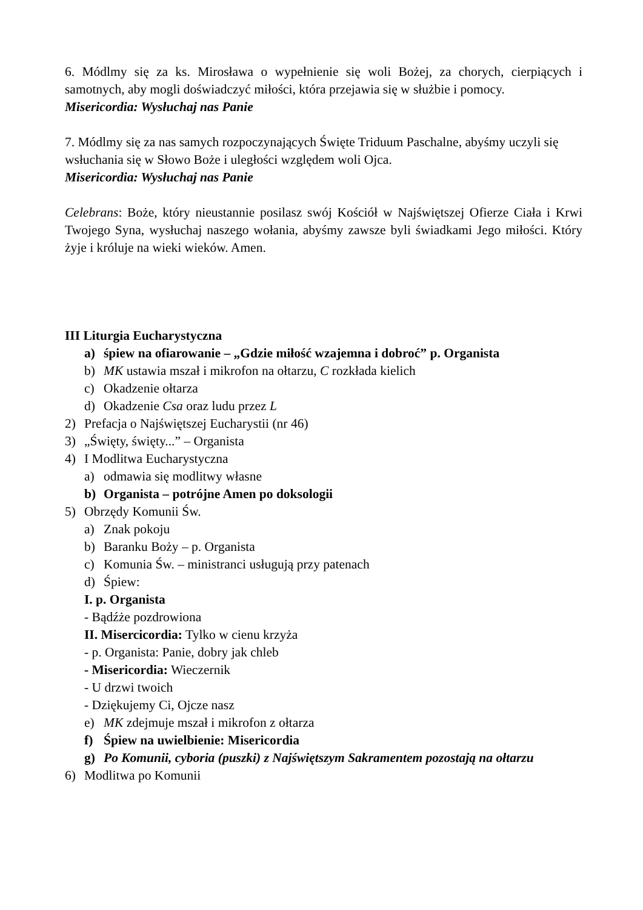6. Módlmy się za ks. Mirosława o wypełnienie się woli Bożej, za chorych, cierpiących i samotnych, aby mogli doświadczyć miłości, która przejawia się w służbie i pomocy.
Misericordia: Wysłuchaj nas Panie
7. Módlmy się za nas samych rozpoczynających Święte Triduum Paschalne, abyśmy uczyli się wsłuchania się w Słowo Boże i uległości względem woli Ojca.
Misericordia: Wysłuchaj nas Panie
Celebrans: Boże, który nieustannie posilasz swój Kościół w Najświętszej Ofierze Ciała i Krwi Twojego Syna, wysłuchaj naszego wołania, abyśmy zawsze byli świadkami Jego miłości. Który żyje i króluje na wieki wieków. Amen.
III Liturgia Eucharystyczna
a) śpiew na ofiarowanie – „Gdzie miłość wzajemna i dobroć” p. Organista
b) MK ustawia mszał i mikrofon na ołtarzu, C rozkłada kielich
c) Okadzenie ołtarza
d) Okadzenie Csa oraz ludu przez L
2) Prefacja o Najświętszej Eucharystii (nr 46)
3) „Święty, święty...” – Organista
4) I Modlitwa Eucharystyczna
a) odmawia się modlitwy własne
b) Organista – potrójne Amen po doksologii
5) Obrzędy Komunii Św.
a) Znak pokoju
b) Baranku Boży – p. Organista
c) Komunia Św. – ministranci usługują przy patenach
d) Śpiew:
I. p. Organista
- Bądźże pozdrowiona
II. Misercicordia: Tylko w cienu krzyża
- p. Organista: Panie, dobry jak chleb
- Misericordia: Wieczernik
- U drzwi twoich
- Dziękujemy Ci, Ojcze nasz
e) MK zdejmuje mszał i mikrofon z ołtarza
f) Śpiew na uwielbienie: Misericordia
g) Po Komunii, cyboria (puszki) z Najświętszym Sakramentem pozostają na ołtarzu
6) Modlitwa po Komunii